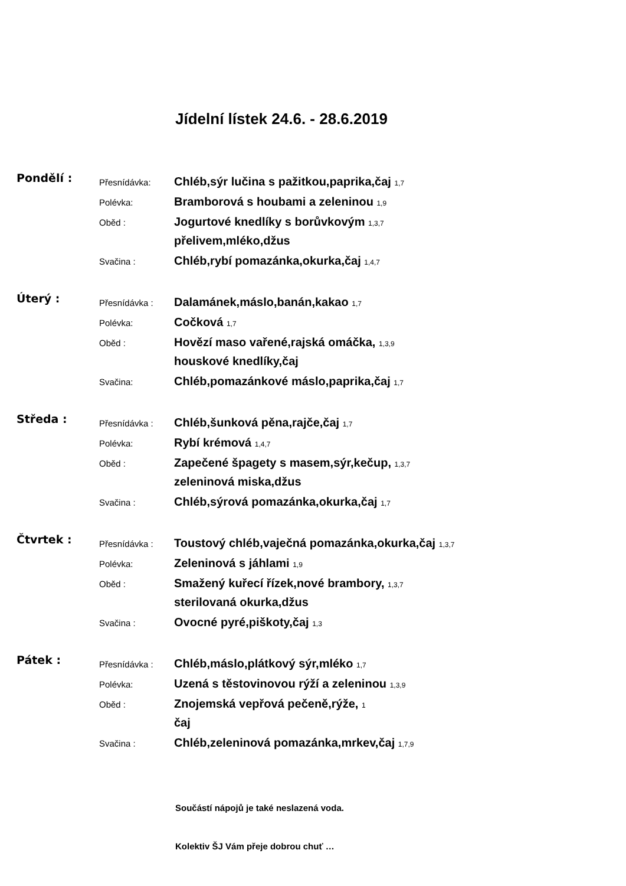Jídelní lístek 24.6. - 28.6.2019
Pondělí :
Přesnídávka: Chléb,sýr lučina s pažitkou,paprika,čaj 1,7
Polévka: Bramborová s houbami a zeleninou 1,9
Oběd : Jogurtové knedlíky s borůvkovým 1,3,7
přelivem,mléko,džus
Svačina : Chléb,rybí pomazánka,okurka,čaj 1,4,7
Úterý :
Přesnídávka : Dalamánek,máslo,banán,kakao 1,7
Polévka: Cočková 1,7
Oběd : Hovězí maso vařené,rajská omáčka, 1,3,9
houskové knedlíky,čaj
Svačina: Chléb,pomazánkové máslo,paprika,čaj 1,7
Středa :
Přesnídávka : Chléb,šunková pěna,rajče,čaj 1,7
Polévka: Rybí krémová 1,4,7
Oběd : Zapečené špagety s masem,sýr,kečup, 1,3,7
zeleninová miska,džus
Svačina : Chléb,sýrová pomazánka,okurka,čaj 1,7
Čtvrtek :
Přesnídávka : Toustový chléb,vaječná pomazánka,okurka,čaj 1,3,7
Polévka: Zeleninová s jáhlami 1,9
Oběd : Smažený kuřecí řízek,nové brambory, 1,3,7
sterilovaná okurka,džus
Svačina : Ovocné pyré,piškoty,čaj 1,3
Pátek :
Přesnídávka : Chléb,máslo,plátkový sýr,mléko 1,7
Polévka: Uzená s těstovinovou rýží a zeleninou 1,3,9
Oběd : Znojemská vepřová pečeně,rýže, 1
čaj
Svačina : Chléb,zeleninová pomazánka,mrkev,čaj 1,7,9
Součástí nápojů je také neslazená voda.
Kolektiv ŠJ Vám přeje dobrou chuť …